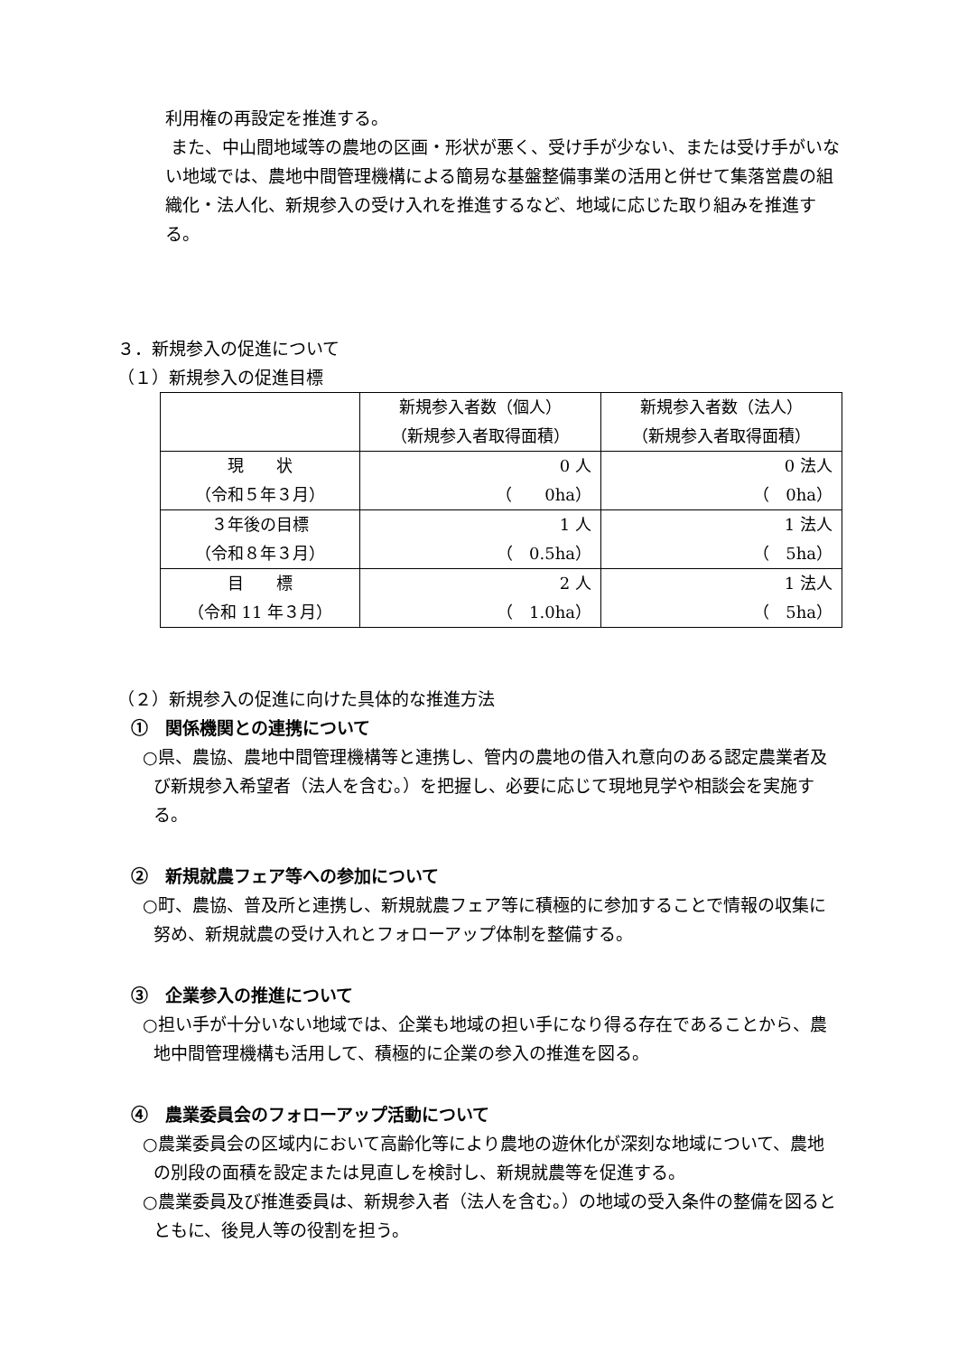利用権の再設定を推進する。
また、中山間地域等の農地の区画・形状が悪く、受け手が少ない、または受け手がいない地域では、農地中間管理機構による簡易な基盤整備事業の活用と併せて集落営農の組織化・法人化、新規参入の受け入れを推進するなど、地域に応じた取り組みを推進する。
３．新規参入の促進について
（１）新規参入の促進目標
| | 新規参入者数（個人） （新規参入者取得面積） | 新規参入者数（法人） （新規参入者取得面積） |
| 現 状 （令和５年３月） | 0 人 （ 0ha） | 0 法人 （ 0ha） |
| ３年後の目標 （令和８年３月） | 1 人 （ 0.5ha） | 1 法人 （ 5ha） |
| 目 標 （令和 11 年３月） | 2 人 （ 1.0ha） | 1 法人 （ 5ha） |
（２）新規参入の促進に向けた具体的な推進方法
①　関係機関との連携について
○県、農協、農地中間管理機構等と連携し、管内の農地の借入れ意向のある認定農業者及び新規参入希望者（法人を含む。）を把握し、必要に応じて現地見学や相談会を実施する。
②　新規就農フェア等への参加について
○町、農協、普及所と連携し、新規就農フェア等に積極的に参加することで情報の収集に努め、新規就農の受け入れとフォローアップ体制を整備する。
③　企業参入の推進について
○担い手が十分いない地域では、企業も地域の担い手になり得る存在であることから、農地中間管理機構も活用して、積極的に企業の参入の推進を図る。
④　農業委員会のフォローアップ活動について
○農業委員会の区域内において高齢化等により農地の遊休化が深刻な地域について、農地の別段の面積を設定または見直しを検討し、新規就農等を促進する。
○農業委員及び推進委員は、新規参入者（法人を含む。）の地域の受入条件の整備を図るとともに、後見人等の役割を担う。